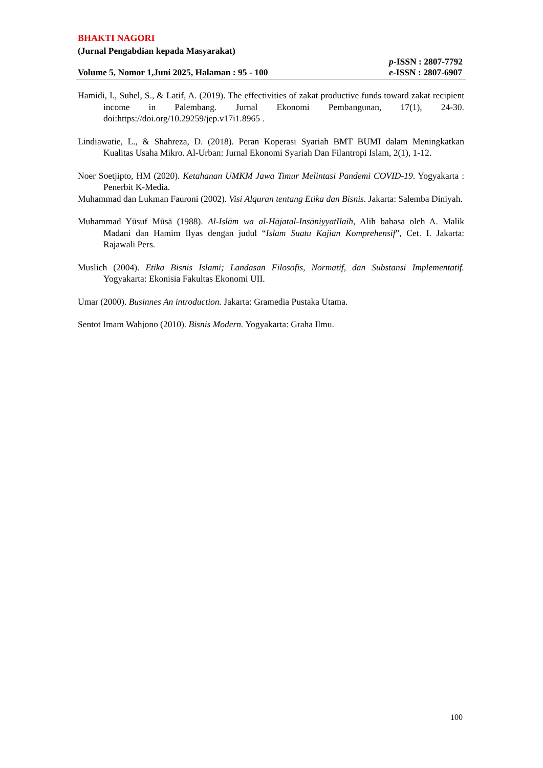BHAKTI NAGORI
(Jurnal Pengabdian kepada Masyarakat)
Volume 5, Nomor 1,Juni 2025, Halaman : 95 - 100 p-ISSN : 2807-7792
e-ISSN : 2807-6907
Hamidi, I., Suhel, S., & Latif, A. (2019). The effectivities of zakat productive funds toward zakat recipient income in Palembang. Jurnal Ekonomi Pembangunan, 17(1), 24-30. doi:https://doi.org/10.29259/jep.v17i1.8965 .
Lindiawatie, L., & Shahreza, D. (2018). Peran Koperasi Syariah BMT BUMI dalam Meningkatkan Kualitas Usaha Mikro. Al-Urban: Jurnal Ekonomi Syariah Dan Filantropi Islam, 2(1), 1-12.
Noer Soetjipto, HM (2020). Ketahanan UMKM Jawa Timur Melintasi Pandemi COVID-19. Yogyakarta : Penerbit K-Media.
Muhammad dan Lukman Fauroni (2002). Visi Alquran tentang Etika dan Bisnis. Jakarta: Salemba Diniyah.
Muhammad Yūsuf Mūsā (1988). Al-Islām wa al-Hājatal-InsāniyyatIlaih, Alih bahasa oleh A. Malik Madani dan Hamim Ilyas dengan judul “Islam Suatu Kajian Komprehensif”, Cet. I. Jakarta: Rajawali Pers.
Muslich (2004). Etika Bisnis Islami; Landasan Filosofis, Normatif, dan Substansi Implementatif. Yogyakarta: Ekonisia Fakultas Ekonomi UII.
Umar (2000). Businnes An introduction. Jakarta: Gramedia Pustaka Utama.
Sentot Imam Wahjono (2010). Bisnis Modern. Yogyakarta: Graha Ilmu.
100